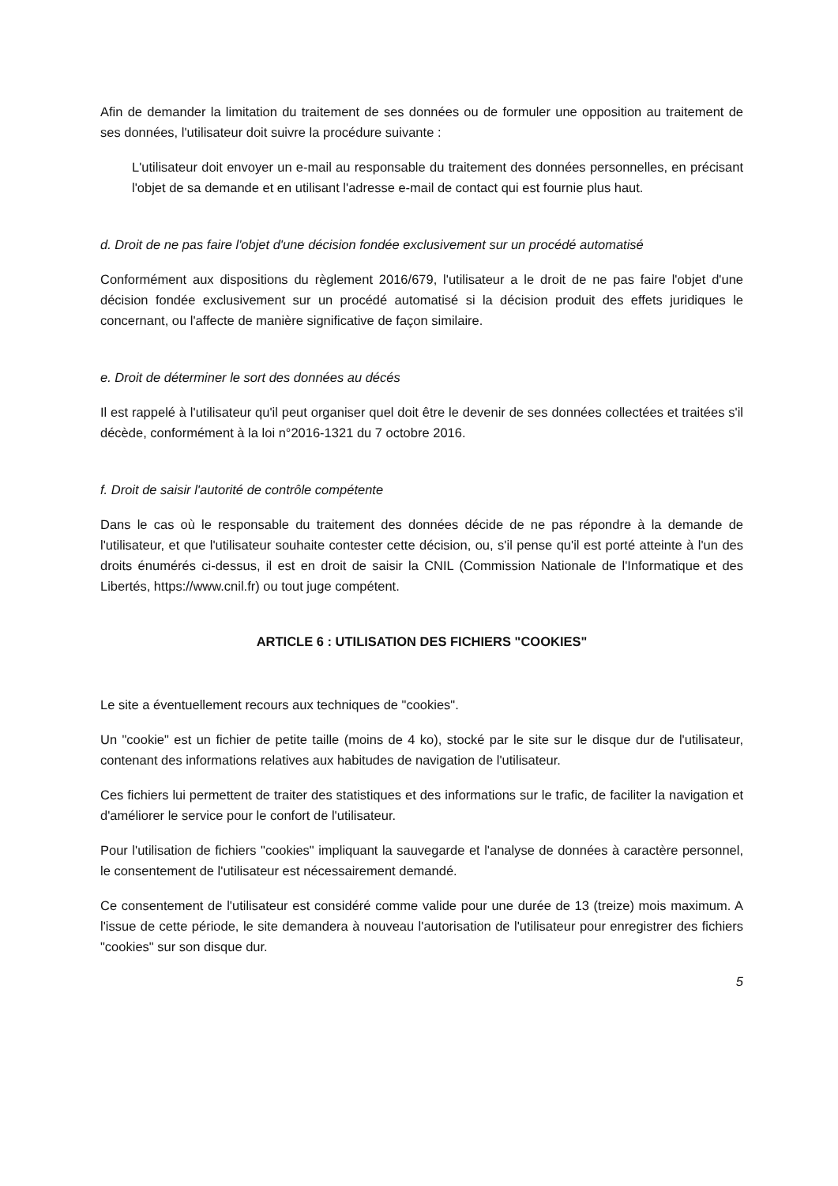Afin de demander la limitation du traitement de ses données ou de formuler une opposition au traitement de ses données, l'utilisateur doit suivre la procédure suivante :
L'utilisateur doit envoyer un e-mail au responsable du traitement des données personnelles, en précisant l'objet de sa demande et en utilisant l'adresse e-mail de contact qui est fournie plus haut.
d. Droit de ne pas faire l'objet d'une décision fondée exclusivement sur un procédé automatisé
Conformément aux dispositions du règlement 2016/679, l'utilisateur a le droit de ne pas faire l'objet d'une décision fondée exclusivement sur un procédé automatisé si la décision produit des effets juridiques le concernant, ou l'affecte de manière significative de façon similaire.
e. Droit de déterminer le sort des données au décés
Il est rappelé à l'utilisateur qu'il peut organiser quel doit être le devenir de ses données collectées et traitées s'il décède, conformément à la loi n°2016-1321 du 7 octobre 2016.
f. Droit de saisir l'autorité de contrôle compétente
Dans le cas où le responsable du traitement des données décide de ne pas répondre à la demande de l'utilisateur, et que l'utilisateur souhaite contester cette décision, ou, s'il pense qu'il est porté atteinte à l'un des droits énumérés ci-dessus, il est en droit de saisir la CNIL (Commission Nationale de l'Informatique et des Libertés, https://www.cnil.fr) ou tout juge compétent.
ARTICLE 6 : UTILISATION DES FICHIERS "COOKIES"
Le site a éventuellement recours aux techniques de "cookies".
Un "cookie" est un fichier de petite taille (moins de 4 ko), stocké par le site sur le disque dur de l'utilisateur, contenant des informations relatives aux habitudes de navigation de l'utilisateur.
Ces fichiers lui permettent de traiter des statistiques et des informations sur le trafic, de faciliter la navigation et d'améliorer le service pour le confort de l'utilisateur.
Pour l'utilisation de fichiers "cookies" impliquant la sauvegarde et l'analyse de données à caractère personnel, le consentement de l'utilisateur est nécessairement demandé.
Ce consentement de l'utilisateur est considéré comme valide pour une durée de 13 (treize) mois maximum. A l'issue de cette période, le site demandera à nouveau l'autorisation de l'utilisateur pour enregistrer des fichiers "cookies" sur son disque dur.
5